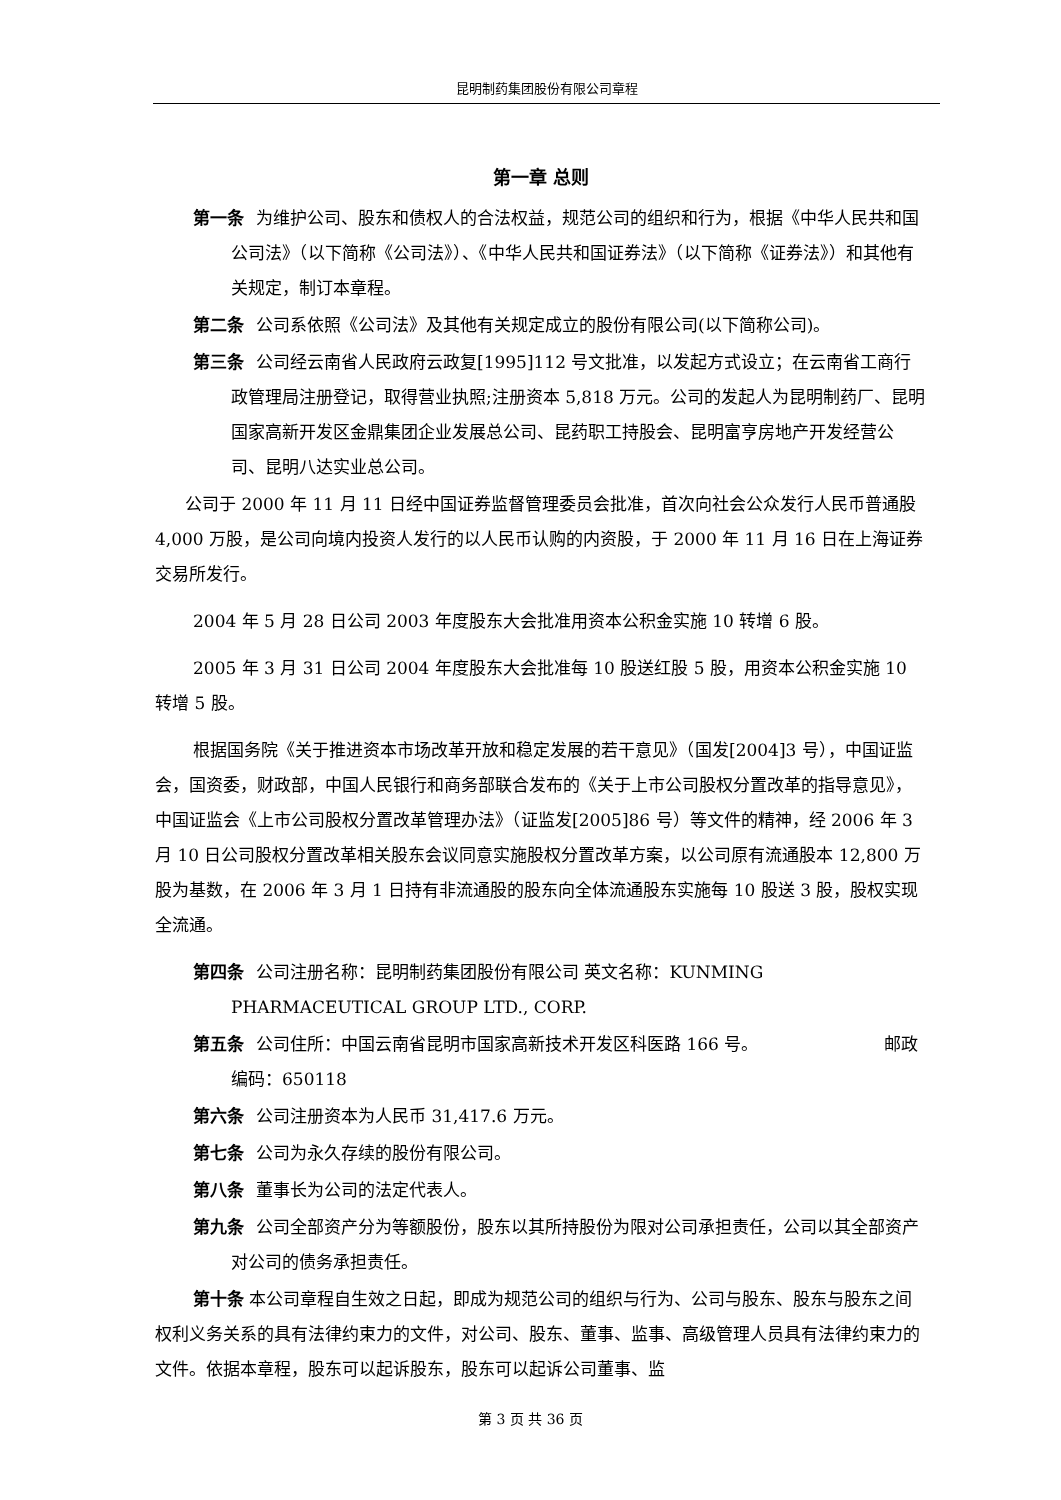昆明制药集团股份有限公司章程
第一章 总则
第一条 为维护公司、股东和债权人的合法权益，规范公司的组织和行为，根据《中华人民共和国公司法》（以下简称《公司法》）、《中华人民共和国证券法》（以下简称《证券法》）和其他有关规定，制订本章程。
第二条 公司系依照《公司法》及其他有关规定成立的股份有限公司(以下简称公司)。
第三条 公司经云南省人民政府云政复[1995]112 号文批准，以发起方式设立；在云南省工商行政管理局注册登记，取得营业执照;注册资本 5,818 万元。公司的发起人为昆明制药厂、昆明国家高新开发区金鼎集团企业发展总公司、昆药职工持股会、昆明富亨房地产开发经营公司、昆明八达实业总公司。
公司于 2000 年 11 月 11 日经中国证券监督管理委员会批准，首次向社会公众发行人民币普通股 4,000 万股，是公司向境内投资人发行的以人民币认购的内资股，于 2000 年 11 月 16 日在上海证券交易所发行。
2004 年 5 月 28 日公司 2003 年度股东大会批准用资本公积金实施 10 转增 6 股。
2005 年 3 月 31 日公司 2004 年度股东大会批准每 10 股送红股 5 股，用资本公积金实施 10 转增 5 股。
根据国务院《关于推进资本市场改革开放和稳定发展的若干意见》（国发[2004]3 号），中国证监会，国资委，财政部，中国人民银行和商务部联合发布的《关于上市公司股权分置改革的指导意见》，中国证监会《上市公司股权分置改革管理办法》（证监发[2005]86 号）等文件的精神，经 2006 年 3 月 10 日公司股权分置改革相关股东会议同意实施股权分置改革方案，以公司原有流通股本 12,800 万股为基数，在 2006 年 3 月 1 日持有非流通股的股东向全体流通股东实施每 10 股送 3 股，股权实现全流通。
第四条 公司注册名称：昆明制药集团股份有限公司 英文名称：KUNMING PHARMACEUTICAL GROUP LTD., CORP.
第五条 公司住所：中国云南省昆明市国家高新技术开发区科医路 166 号。 邮政编码：650118
第六条 公司注册资本为人民币 31,417.6 万元。
第七条 公司为永久存续的股份有限公司。
第八条 董事长为公司的法定代表人。
第九条 公司全部资产分为等额股份，股东以其所持股份为限对公司承担责任，公司以其全部资产对公司的债务承担责任。
第十条 本公司章程自生效之日起，即成为规范公司的组织与行为、公司与股东、股东与股东之间权利义务关系的具有法律约束力的文件，对公司、股东、董事、监事、高级管理人员具有法律约束力的文件。依据本章程，股东可以起诉股东，股东可以起诉公司董事、监
第 3 页 共 36 页